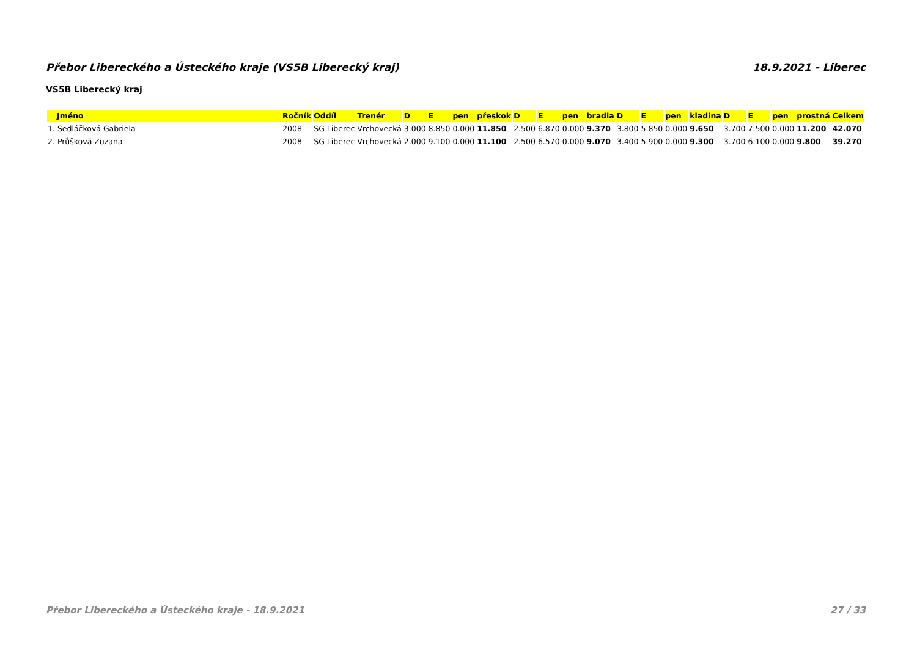Přebor Libereckého a Ústeckého kraje (VS5B Liberecký kraj) 18.9.2021 - Liberec
VS5B Liberecký kraj
| Jméno | Ročník | Oddíl | Trenér | D | E | pen | přeskok | D | E | pen | bradla | D | E | pen | kladina | D | E | pen | prostná | Celkem |
| --- | --- | --- | --- | --- | --- | --- | --- | --- | --- | --- | --- | --- | --- | --- | --- | --- | --- | --- | --- | --- |
| 1. Sedláčková Gabriela | 2008 | SG Liberec | Vrchovecká | 3.000 | 8.850 | 0.000 | 11.850 | 2.500 | 6.870 | 0.000 | 9.370 | 3.800 | 5.850 | 0.000 | 9.650 | 3.700 | 7.500 | 0.000 | 11.200 | 42.070 |
| 2. Průšková Zuzana | 2008 | SG Liberec | Vrchovecká | 2.000 | 9.100 | 0.000 | 11.100 | 2.500 | 6.570 | 0.000 | 9.070 | 3.400 | 5.900 | 0.000 | 9.300 | 3.700 | 6.100 | 0.000 | 9.800 | 39.270 |
Přebor Libereckého a Ústeckého kraje - 18.9.2021 27 / 33